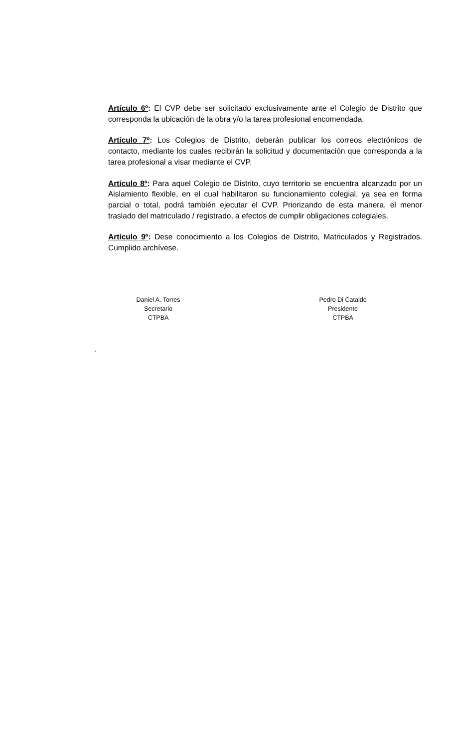Artículo 6º: El CVP debe ser solicitado exclusivamente ante el Colegio de Distrito que corresponda la ubicación de la obra y/o la tarea profesional encomendada.
Artículo 7º: Los Colegios de Distrito, deberán publicar los correos electrónicos de contacto, mediante los cuales recibirán la solicitud y documentación que corresponda a la tarea profesional a visar mediante el CVP.
Artículo 8º: Para aquel Colegio de Distrito, cuyo territorio se encuentra alcanzado por un Aislamiento flexible, en el cual habilitaron su funcionamiento colegial, ya sea en forma parcial o total, podrá también ejecutar el CVP. Priorizando de esta manera, el menor traslado del matriculado / registrado, a efectos de cumplir obligaciones colegiales.
Artículo 9º: Dese conocimiento a los Colegios de Distrito, Matriculados y Registrados. Cumplido archívese.
Daniel A. Torres
Secretario
CTPBA
Pedro Di Cataldo
Presidente
CTPBA
.